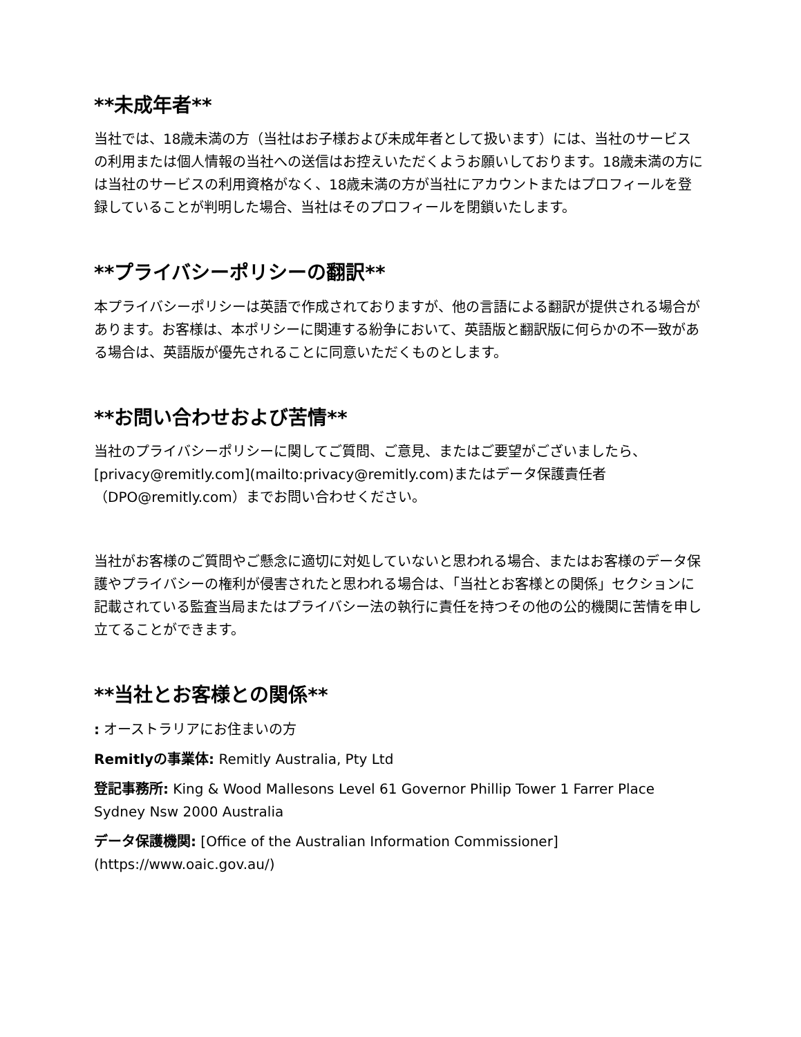**未成年者**
当社では、18歳未満の方（当社はお子様および未成年者として扱います）には、当社のサービスの利用または個人情報の当社への送信はお控えいただくようお願いしております。18歳未満の方には当社のサービスの利用資格がなく、18歳未満の方が当社にアカウントまたはプロフィールを登録していることが判明した場合、当社はそのプロフィールを閉鎖いたします。
**プライバシーポリシーの翻訳**
本プライバシーポリシーは英語で作成されておりますが、他の言語による翻訳が提供される場合があります。お客様は、本ポリシーに関連する紛争において、英語版と翻訳版に何らかの不一致がある場合は、英語版が優先されることに同意いただくものとします。
**お問い合わせおよび苦情**
当社のプライバシーポリシーに関してご質問、ご意見、またはご要望がございましたら、[privacy@remitly.com](mailto:privacy@remitly.com)またはデータ保護責任者（DPO@remitly.com）までお問い合わせください。
当社がお客様のご質問やご懸念に適切に対処していないと思われる場合、またはお客様のデータ保護やプライバシーの権利が侵害されたと思われる場合は、「当社とお客様との関係」セクションに記載されている監査当局またはプライバシー法の執行に責任を持つその他の公的機関に苦情を申し立てることができます。
**当社とお客様との関係**
: オーストラリアにお住まいの方
Remitlyの事業体: Remitly Australia, Pty Ltd
登記事務所: King & Wood Mallesons Level 61 Governor Phillip Tower 1 Farrer Place Sydney Nsw 2000 Australia
データ保護機関: [Office of the Australian Information Commissioner](https://www.oaic.gov.au/)